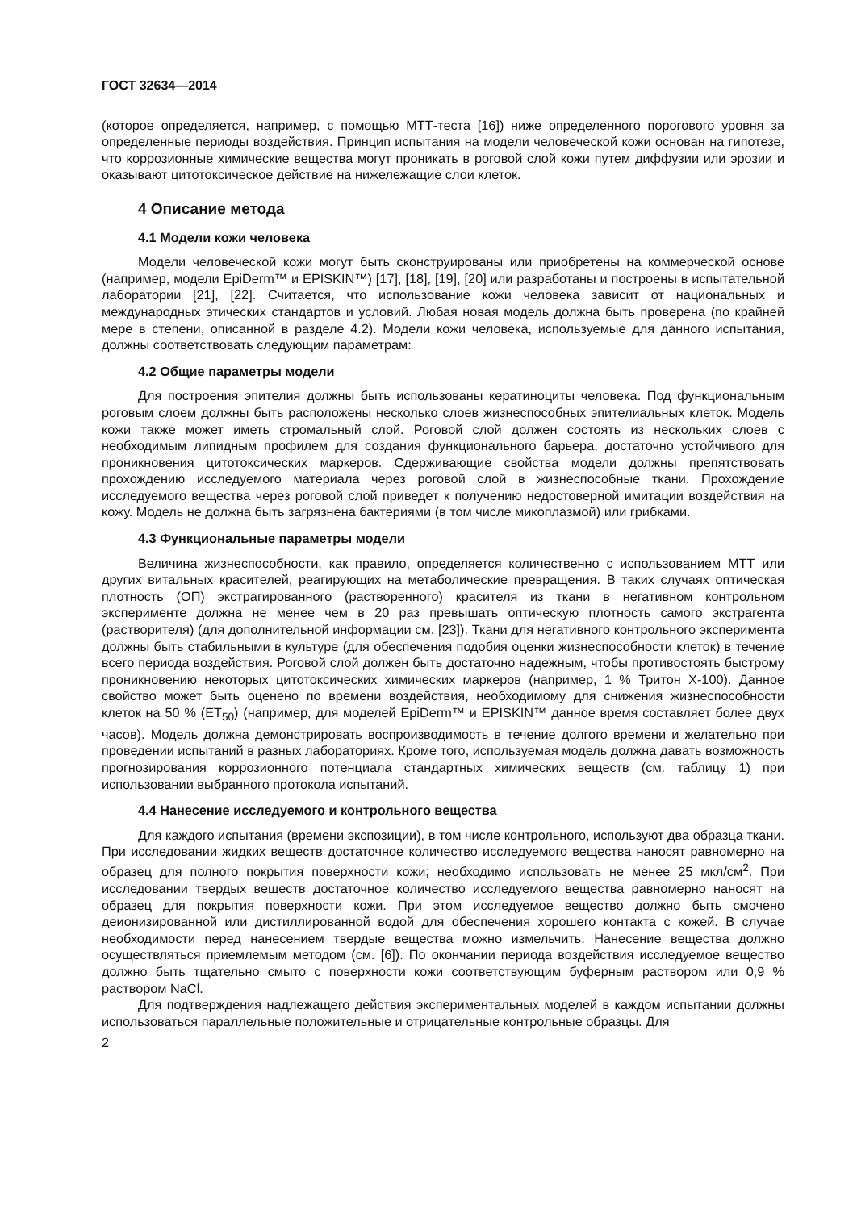ГОСТ 32634—2014
(которое определяется, например, с помощью МТТ-теста [16]) ниже определенного порогового уровня за определенные периоды воздействия. Принцип испытания на модели человеческой кожи основан на гипотезе, что коррозионные химические вещества могут проникать в роговой слой кожи путем диффузии или эрозии и оказывают цитотоксическое действие на нижележащие слои клеток.
4 Описание метода
4.1 Модели кожи человека
Модели человеческой кожи могут быть сконструированы или приобретены на коммерческой основе (например, модели EpiDerm™ и EPISKIN™) [17], [18], [19], [20] или разработаны и построены в испытательной лаборатории [21], [22]. Считается, что использование кожи человека зависит от национальных и международных этических стандартов и условий. Любая новая модель должна быть проверена (по крайней мере в степени, описанной в разделе 4.2). Модели кожи человека, используемые для данного испытания, должны соответствовать следующим параметрам:
4.2 Общие параметры модели
Для построения эпителия должны быть использованы кератиноциты человека. Под функциональным роговым слоем должны быть расположены несколько слоев жизнеспособных эпителиальных клеток. Модель кожи также может иметь стромальный слой. Роговой слой должен состоять из нескольких слоев с необходимым липидным профилем для создания функционального барьера, достаточно устойчивого для проникновения цитотоксических маркеров. Сдерживающие свойства модели должны препятствовать прохождению исследуемого материала через роговой слой в жизнеспособные ткани. Прохождение исследуемого вещества через роговой слой приведет к получению недостоверной имитации воздействия на кожу. Модель не должна быть загрязнена бактериями (в том числе микоплазмой) или грибками.
4.3 Функциональные параметры модели
Величина жизнеспособности, как правило, определяется количественно с использованием МТТ или других витальных красителей, реагирующих на метаболические превращения. В таких случаях оптическая плотность (ОП) экстрагированного (растворенного) красителя из ткани в негативном контрольном эксперименте должна не менее чем в 20 раз превышать оптическую плотность самого экстрагента (растворителя) (для дополнительной информации см. [23]). Ткани для негативного контрольного эксперимента должны быть стабильными в культуре (для обеспечения подобия оценки жизнеспособности клеток) в течение всего периода воздействия. Роговой слой должен быть достаточно надежным, чтобы противостоять быстрому проникновению некоторых цитотоксических химических маркеров (например, 1 % Тритон Х-100). Данное свойство может быть оценено по времени воздействия, необходимому для снижения жизнеспособности клеток на 50 % (ЕТ<sub>50</sub>) (например, для моделей EpiDerm™ и EPISKIN™ данное время составляет более двух часов). Модель должна демонстрировать воспроизводимость в течение долгого времени и желательно при проведении испытаний в разных лабораториях. Кроме того, используемая модель должна давать возможность прогнозирования коррозионного потенциала стандартных химических веществ (см. таблицу 1) при использовании выбранного протокола испытаний.
4.4 Нанесение исследуемого и контрольного вещества
Для каждого испытания (времени экспозиции), в том числе контрольного, используют два образца ткани. При исследовании жидких веществ достаточное количество исследуемого вещества наносят равномерно на образец для полного покрытия поверхности кожи; необходимо использовать не менее 25 мкл/см<sup>2</sup>. При исследовании твердых веществ достаточное количество исследуемого вещества равномерно наносят на образец для покрытия поверхности кожи. При этом исследуемое вещество должно быть смочено деионизированной или дистиллированной водой для обеспечения хорошего контакта с кожей. В случае необходимости перед нанесением твердые вещества можно измельчить. Нанесение вещества должно осуществляться приемлемым методом (см. [6]). По окончании периода воздействия исследуемое вещество должно быть тщательно смыто с поверхности кожи соответствующим буферным раствором или 0,9 % раствором NaCl.
Для подтверждения надлежащего действия экспериментальных моделей в каждом испытании должны использоваться параллельные положительные и отрицательные контрольные образцы. Для
2